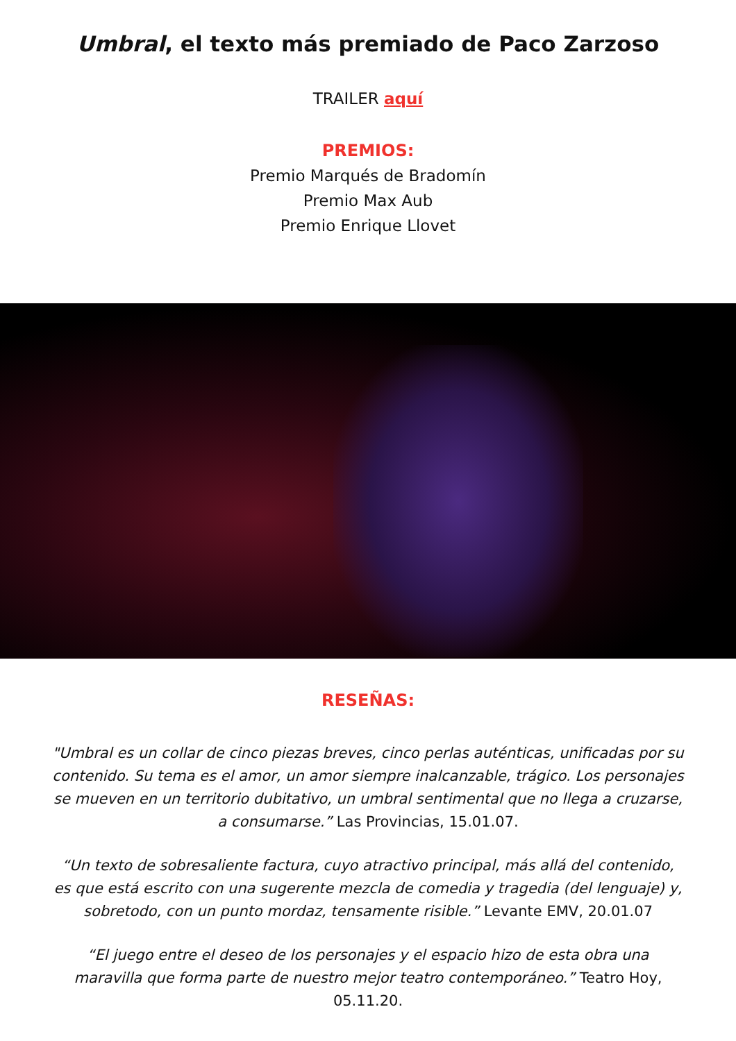Umbral, el texto más premiado de Paco Zarzoso
TRAILER aquí
PREMIOS:
Premio Marqués de Bradomín
Premio Max Aub
Premio Enrique Llovet
RESEÑAS:
"Umbral es un collar de cinco piezas breves, cinco perlas auténticas, unificadas por su contenido. Su tema es el amor, un amor siempre inalcanzable, trágico. Los personajes se mueven en un territorio dubitativo, un umbral sentimental que no llega a cruzarse, a consumarse.” Las Provincias, 15.01.07.
“Un texto de sobresaliente factura, cuyo atractivo principal, más allá del contenido, es que está escrito con una sugerente mezcla de comedia y tragedia (del lenguaje) y, sobretodo, con un punto mordaz, tensamente risible.” Levante EMV, 20.01.07
“El juego entre el deseo de los personajes y el espacio hizo de esta obra una maravilla que forma parte de nuestro mejor teatro contemporáneo.” Teatro Hoy, 05.11.20.